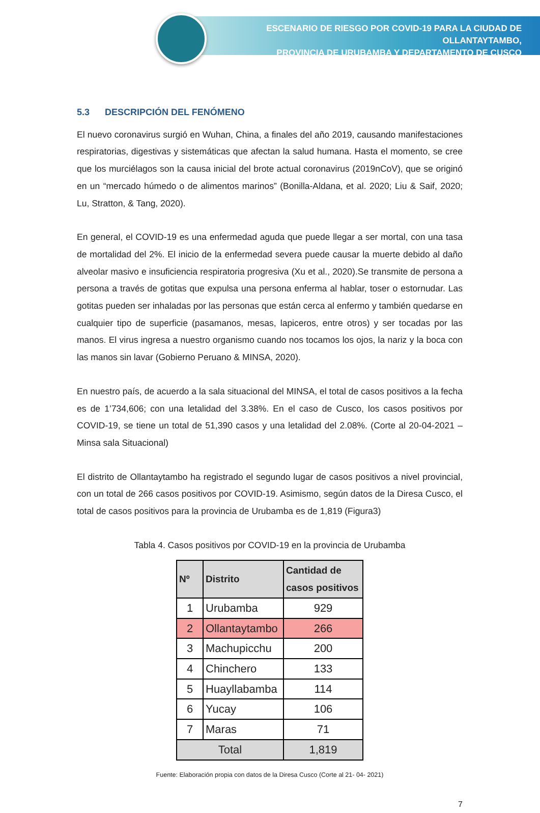ESCENARIO DE RIESGO POR COVID-19 PARA LA CIUDAD DE OLLANTAYTAMBO,
PROVINCIA DE URUBAMBA Y DEPARTAMENTO DE CUSCO
5.3 DESCRIPCIÓN DEL FENÓMENO
El nuevo coronavirus surgió en Wuhan, China, a finales del año 2019, causando manifestaciones respiratorias, digestivas y sistemáticas que afectan la salud humana. Hasta el momento, se cree que los murciélagos son la causa inicial del brote actual coronavirus (2019nCoV), que se originó en un “mercado húmedo o de alimentos marinos” (Bonilla-Aldana, et al. 2020; Liu & Saif, 2020; Lu, Stratton, & Tang, 2020).
En general, el COVID-19 es una enfermedad aguda que puede llegar a ser mortal, con una tasa de mortalidad del 2%. El inicio de la enfermedad severa puede causar la muerte debido al daño alveolar masivo e insuficiencia respiratoria progresiva (Xu et al., 2020).Se transmite de persona a persona a través de gotitas que expulsa una persona enferma al hablar, toser o estornudar. Las gotitas pueden ser inhaladas por las personas que están cerca al enfermo y también quedarse en cualquier tipo de superficie (pasamanos, mesas, lapiceros, entre otros) y ser tocadas por las manos. El virus ingresa a nuestro organismo cuando nos tocamos los ojos, la nariz y la boca con las manos sin lavar (Gobierno Peruano & MINSA, 2020).
En nuestro país, de acuerdo a la sala situacional del MINSA, el total de casos positivos a la fecha es de 1’734,606; con una letalidad del 3.38%. En el caso de Cusco, los casos positivos por COVID-19, se tiene un total de 51,390 casos y una letalidad del 2.08%. (Corte al 20-04-2021 – Minsa sala Situacional)
El distrito de Ollantaytambo ha registrado el segundo lugar de casos positivos a nivel provincial, con un total de 266 casos positivos por COVID-19. Asimismo, según datos de la Diresa Cusco, el total de casos positivos para la provincia de Urubamba es de 1,819 (Figura3)
Tabla 4. Casos positivos por COVID-19 en la provincia de Urubamba
| Nº | Distrito | Cantidad de casos positivos |
| --- | --- | --- |
| 1 | Urubamba | 929 |
| 2 | Ollantaytambo | 266 |
| 3 | Machupicchu | 200 |
| 4 | Chinchero | 133 |
| 5 | Huayllabamba | 114 |
| 6 | Yucay | 106 |
| 7 | Maras | 71 |
| Total | | 1,819 |
Fuente: Elaboración propia con datos de la Diresa Cusco (Corte al 21- 04- 2021)
7